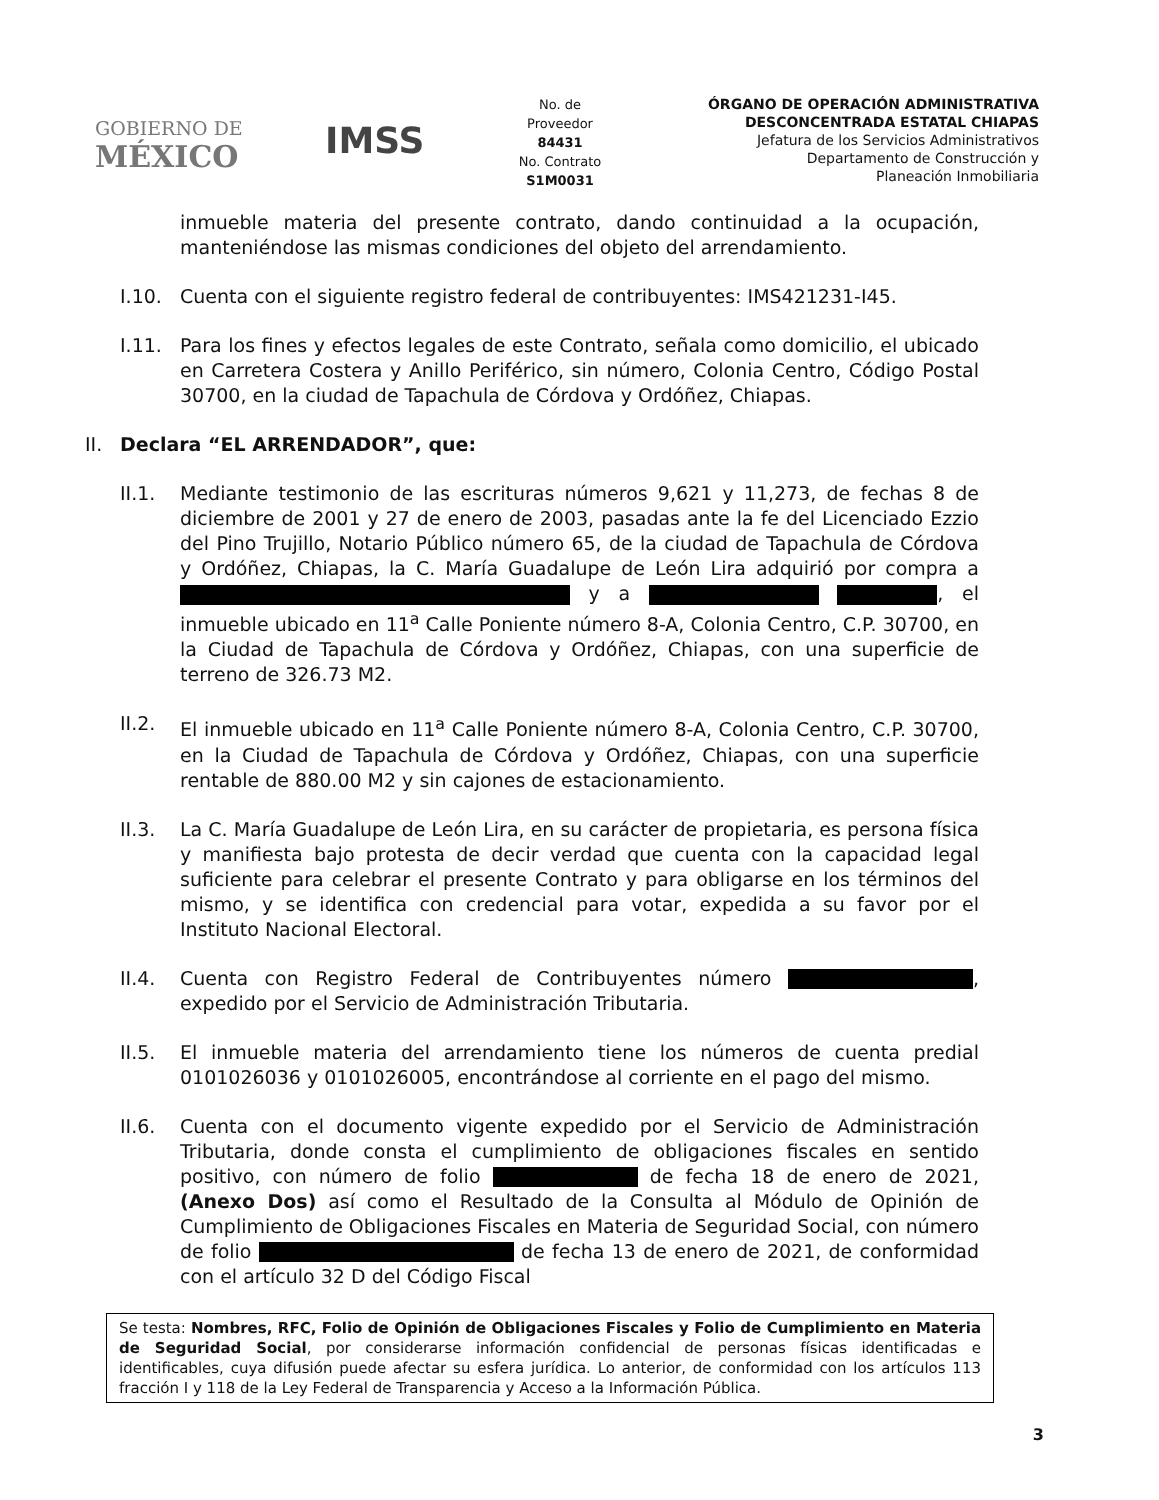GOBIERNO DE
MÉXICO
IMSS
No. de
Proveedor
84431
No. Contrato
S1M0031
ÓRGANO DE OPERACIÓN ADMINISTRATIVA
DESCONCENTRADA ESTATAL CHIAPAS
Jefatura de los Servicios Administrativos
Departamento de Construcción y
Planeación Inmobiliaria
inmueble materia del presente contrato, dando continuidad a la ocupación, manteniéndose las mismas condiciones del objeto del arrendamiento.
I.10. Cuenta con el siguiente registro federal de contribuyentes: IMS421231-I45.
I.11. Para los fines y efectos legales de este Contrato, señala como domicilio, el ubicado en Carretera Costera y Anillo Periférico, sin número, Colonia Centro, Código Postal 30700, en la ciudad de Tapachula de Córdova y Ordóñez, Chiapas.
II. Declara “EL ARRENDADOR”, que:
II.1. Mediante testimonio de las escrituras números 9,621 y 11,273, de fechas 8 de diciembre de 2001 y 27 de enero de 2003, pasadas ante la fe del Licenciado Ezzio del Pino Trujillo, Notario Público número 65, de la ciudad de Tapachula de Córdova y Ordóñez, Chiapas, la C. María Guadalupe de León Lira adquirió por compra a y a , el inmueble ubicado en 11<sup>a</sup> Calle Poniente número 8-A, Colonia Centro, C.P. 30700, en la Ciudad de Tapachula de Córdova y Ordóñez, Chiapas, con una superficie de terreno de 326.73 M2.
II.2. El inmueble ubicado en 11<sup>a</sup> Calle Poniente número 8-A, Colonia Centro, C.P. 30700, en la Ciudad de Tapachula de Córdova y Ordóñez, Chiapas, con una superficie rentable de 880.00 M2 y sin cajones de estacionamiento.
II.3. La C. María Guadalupe de León Lira, en su carácter de propietaria, es persona física y manifiesta bajo protesta de decir verdad que cuenta con la capacidad legal suficiente para celebrar el presente Contrato y para obligarse en los términos del mismo, y se identifica con credencial para votar, expedida a su favor por el Instituto Nacional Electoral.
II.4. Cuenta con Registro Federal de Contribuyentes número , expedido por el Servicio de Administración Tributaria.
II.5. El inmueble materia del arrendamiento tiene los números de cuenta predial 0101026036 y 0101026005, encontrándose al corriente en el pago del mismo.
II.6. Cuenta con el documento vigente expedido por el Servicio de Administración Tributaria, donde consta el cumplimiento de obligaciones fiscales en sentido positivo, con número de folio de fecha 18 de enero de 2021, (Anexo Dos) así como el Resultado de la Consulta al Módulo de Opinión de Cumplimiento de Obligaciones Fiscales en Materia de Seguridad Social, con número de folio de fecha 13 de enero de 2021, de conformidad con el artículo 32 D del Código Fiscal
Se testa: Nombres, RFC, Folio de Opinión de Obligaciones Fiscales y Folio de Cumplimiento en Materia de Seguridad Social, por considerarse información confidencial de personas físicas identificadas e identificables, cuya difusión puede afectar su esfera jurídica. Lo anterior, de conformidad con los artículos 113 fracción I y 118 de la Ley Federal de Transparencia y Acceso a la Información Pública.
3